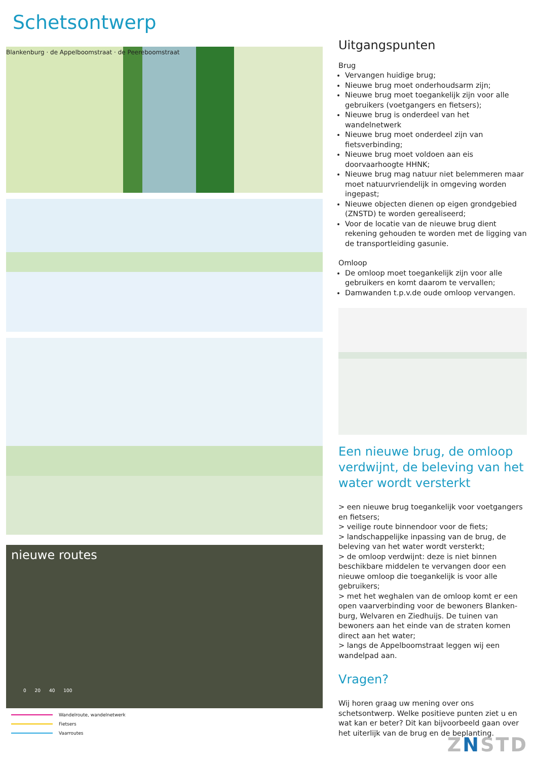Schetsontwerp
Blankenburg · de Appelboomstraat · de Peereboomstraat
nieuwe routes
0 20 40 100
Wandelroute, wandelnetwerk
Fietsers
Vaarroutes
Uitgangspunten
Brug
Vervangen huidige brug;
Nieuwe brug moet onderhoudsarm zijn;
Nieuwe brug moet toegankelijk zijn voor alle gebruikers (voetgangers en fietsers);
Nieuwe brug is onderdeel van het wandelnetwerk
Nieuwe brug moet onderdeel zijn van fietsverbinding;
Nieuwe brug moet voldoen aan eis doorvaarhoogte HHNK;
Nieuwe brug mag natuur niet belemmeren maar moet natuurvriendelijk in omgeving worden ingepast;
Nieuwe objecten dienen op eigen grondgebied (ZNSTD) te worden gerealiseerd;
Voor de locatie van de nieuwe brug dient rekening gehouden te worden met de ligging van de transportleiding gasunie.
Omloop
De omloop moet toegankelijk zijn voor alle gebruikers en komt daarom te vervallen;
Damwanden t.p.v.de oude omloop vervangen.
Een nieuwe brug, de omloop verdwijnt, de beleving van het water wordt versterkt
> een nieuwe brug toegankelijk voor voetgangers en fietsers;
> veilige route binnendoor voor de fiets;
> landschappelijke inpassing van de brug, de beleving van het water wordt versterkt;
> de omloop verdwijnt: deze is niet binnen beschikbare middelen te vervangen door een nieuwe omloop die toegankelijk is voor alle gebruikers;
> met het weghalen van de omloop komt er een open vaarverbinding voor de bewoners Blanken-burg, Welvaren en Ziedhuijs. De tuinen van bewoners aan het einde van de straten komen direct aan het water;
> langs de Appelboomstraat leggen wij een wandelpad aan.
Vragen?
Wij horen graag uw mening over ons schetsontwerp. Welke positieve punten ziet u en wat kan er beter? Dit kan bijvoorbeeld gaan over het uiterlijk van de brug en de beplanting.
ZNSTD